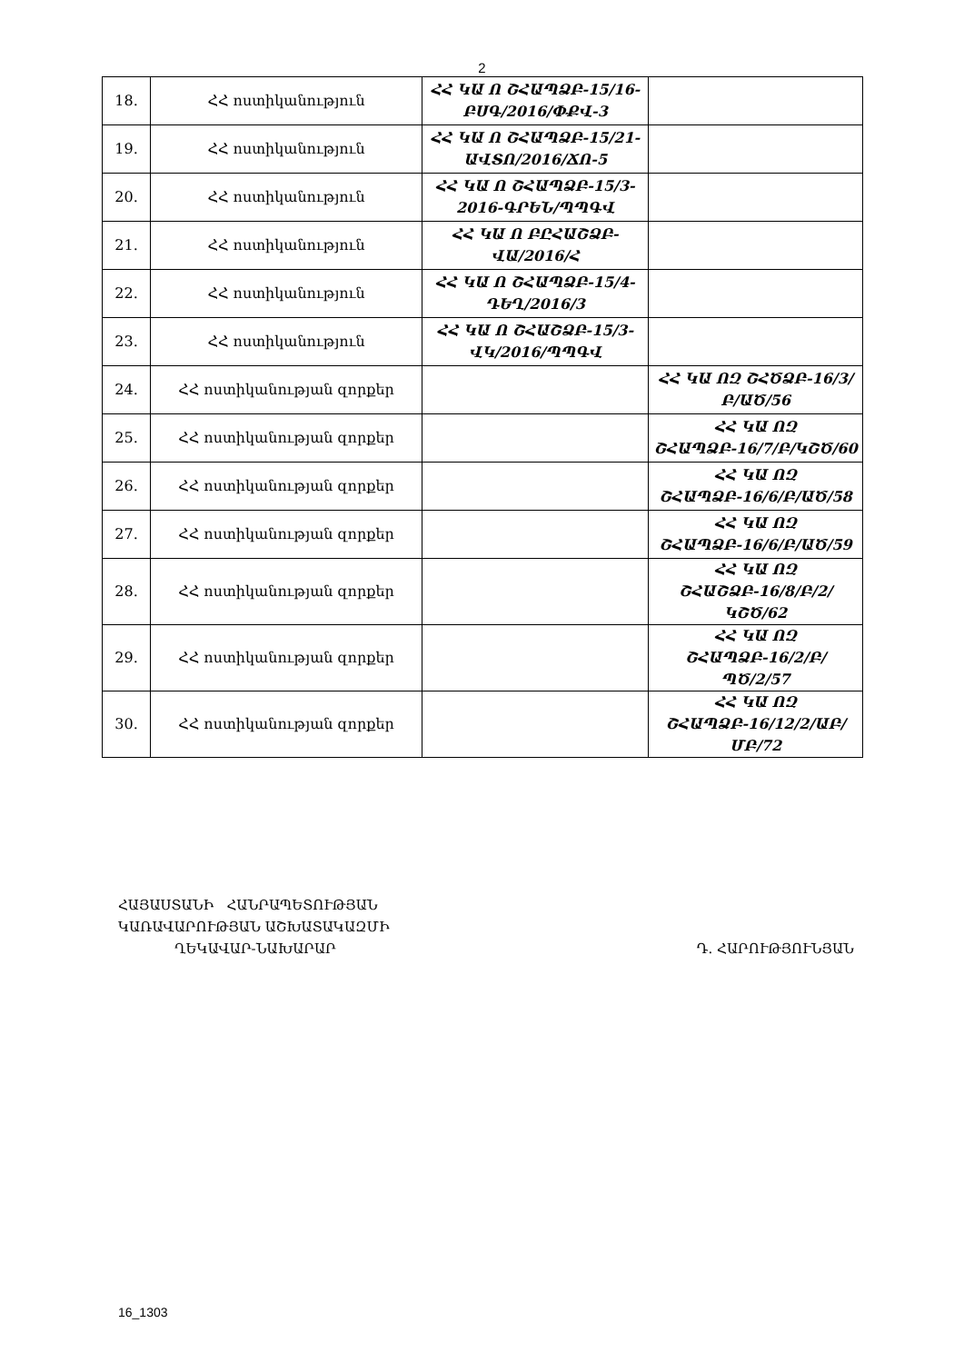2
| 18. | ՀՀ ոստիկանություն | ՀՀ ԿԱ Ո ՇՀԱՊՁԲ-15/16-ԲՍԳ/2016/ՓՔՎ-3 | |
| 19. | ՀՀ ոստիկանություն | ՀՀ ԿԱ Ո ՇՀԱՊՁԲ-15/21-ԱՎՏՈ/2016/ՃՈ-5 | |
| 20. | ՀՀ ոստիկանություն | ՀՀ ԿԱ Ո ՇՀԱՊՁԲ-15/3-2016-ԳՐԵՆ/ՊՊԳՎ | |
| 21. | ՀՀ ոստիկանություն | ՀՀ ԿԱ Ո ԲԸՀԱՇՁԲ-ՎԱ/2016/Հ | |
| 22. | ՀՀ ոստիկանություն | ՀՀ ԿԱ Ո ՇՀԱՊՁԲ-15/4-ԴԵՂ/2016/3 | |
| 23. | ՀՀ ոստիկանություն | ՀՀ ԿԱ Ո ՇՀԱՇՁԲ-15/3-ՎԿ/2016/ՊՊԳՎ | |
| 24. | ՀՀ ոստիկանության զորքեր | | ՀՀ ԿԱ ՈԶ ՇՀԾՁԲ-16/3/Բ/ԱԾ/56 |
| 25. | ՀՀ ոստիկանության զորքեր | | ՀՀ ԿԱ ՈԶ ՇՀԱՊՁԲ-16/7/Բ/ԿՇԾ/60 |
| 26. | ՀՀ ոստիկանության զորքեր | | ՀՀ ԿԱ ՈԶ ՇՀԱՊՁԲ-16/6/Բ/ԱԾ/58 |
| 27. | ՀՀ ոստիկանության զորքեր | | ՀՀ ԿԱ ՈԶ ՇՀԱՊՁԲ-16/6/Բ/ԱԾ/59 |
| 28. | ՀՀ ոստիկանության զորքեր | | ՀՀ ԿԱ ՈԶ ՇՀԱՇՁԲ-16/8/Բ/2/ԿՇԾ/62 |
| 29. | ՀՀ ոստիկանության զորքեր | | ՀՀ ԿԱ ՈԶ ՇՀԱՊՁԲ-16/2/Բ/ՊԾ/2/57 |
| 30. | ՀՀ ոստիկանության զորքեր | | ՀՀ ԿԱ ՈԶ ՇՀԱՊՁԲ-16/12/2/ԱԲ/ՄԲ/72 |
ՀԱՅԱՍՏԱՆԻ ՀԱՆՐԱՊԵՏՈՒԹՅԱՆ
ԿԱՌԱՎԱՐՈՒԹՅԱՆ ԱՇԽԱՏԱԿԱԶՄԻ
ՂԵԿԱՎԱՐ-ՆԱԽԱՐԱՐ
Դ. ՀԱՐՈՒԹՅՈՒՆՅԱՆ
16_1303